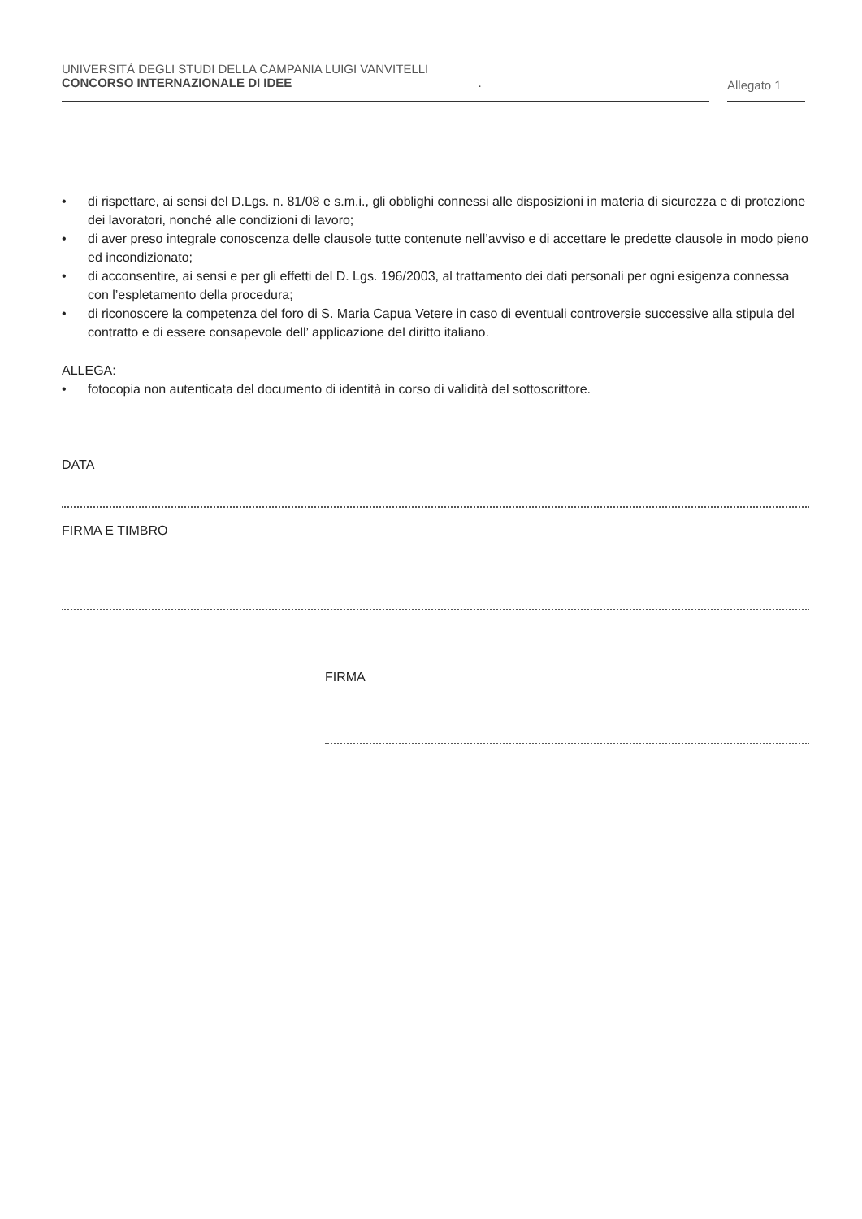UNIVERSITÀ DEGLI STUDI DELLA CAMPANIA LUIGI VANVITELLI
CONCORSO INTERNAZIONALE DI IDEE .
Allegato 1
• di rispettare, ai sensi del D.Lgs. n. 81/08 e s.m.i., gli obblighi connessi alle disposizioni in materia di sicurezza e di protezione dei lavoratori, nonché alle condizioni di lavoro;
• di aver preso integrale conoscenza delle clausole tutte contenute nell’avviso e di accettare le predette clausole in modo pieno ed incondizionato;
• di acconsentire, ai sensi e per gli effetti del D. Lgs. 196/2003, al trattamento dei dati personali per ogni esigenza connessa con l’espletamento della procedura;
• di riconoscere la competenza del foro di S. Maria Capua Vetere in caso di eventuali controversie successive alla stipula del contratto e di essere consapevole dell’ applicazione del diritto italiano.
ALLEGA:
• fotocopia non autenticata del documento di identità in corso di validità del sottoscrittore.
DATA
FIRMA E TIMBRO
FIRMA